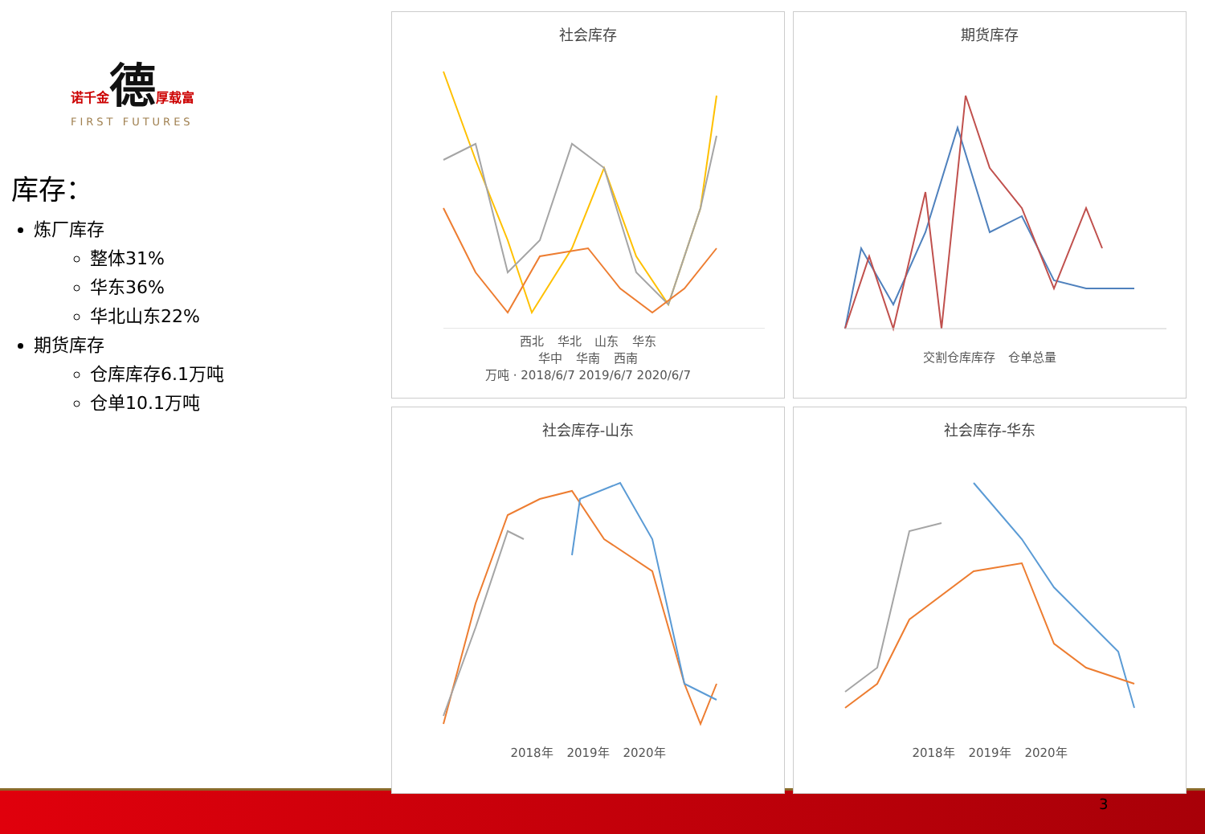诺千金德厚载富
FIRST FUTURES
库存：
炼厂库存
整体31%
华东36%
华北山东22%
期货库存
仓库库存6.1万吨
仓单10.1万吨
社会库存
西北 华北 山东 华东
华中 华南 西南
万吨 · 2018/6/7 2019/6/7 2020/6/7
期货库存
交割仓库库存 仓单总量
社会库存-山东
2018年 2019年 2020年
社会库存-华东
2018年 2019年 2020年
3